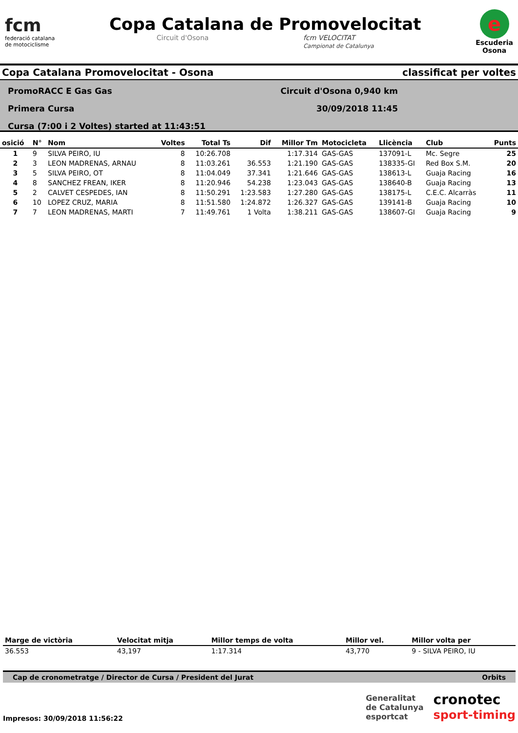fcm
federació catalana
de motociclisme
Copa Catalana de Promovelocitat
Circuit d'Osona fcm VELOCITAT
Campionat de Catalunya
e
Escuderia
Osona
Copa Catalana Promovelocitat - Osona classificat per voltes
PromoRACC E Gas Gas
Primera Cursa
Cursa (7:00 i 2 Voltes) started at 11:43:51
Circuit d'Osona 0,940 km
30/09/2018 11:45
| osició | N° | Nom | Voltes | Total Ts | Dif | Millor Tm | Motocicleta | Llicència | Club | Punts |
| --- | --- | --- | --- | --- | --- | --- | --- | --- | --- | --- |
| 1 | 9 | SILVA PEIRO, IU | 8 | 10:26.708 | | 1:17.314 | GAS-GAS | 137091-L | Mc. Segre | 25 |
| 2 | 3 | LEON MADRENAS, ARNAU | 8 | 11:03.261 | 36.553 | 1:21.190 | GAS-GAS | 138335-GI | Red Box S.M. | 20 |
| 3 | 5 | SILVA PEIRO, OT | 8 | 11:04.049 | 37.341 | 1:21.646 | GAS-GAS | 138613-L | Guaja Racing | 16 |
| 4 | 8 | SANCHEZ FREAN, IKER | 8 | 11:20.946 | 54.238 | 1:23.043 | GAS-GAS | 138640-B | Guaja Racing | 13 |
| 5 | 2 | CALVET CESPEDES, IAN | 8 | 11:50.291 | 1:23.583 | 1:27.280 | GAS-GAS | 138175-L | C.E.C. Alcarràs | 11 |
| 6 | 10 | LOPEZ CRUZ, MARIA | 8 | 11:51.580 | 1:24.872 | 1:26.327 | GAS-GAS | 139141-B | Guaja Racing | 10 |
| 7 | 7 | LEON MADRENAS, MARTI | 7 | 11:49.761 | 1 Volta | 1:38.211 | GAS-GAS | 138607-GI | Guaja Racing | 9 |
| Marge de victòria | Velocitat mitja | Millor temps de volta | Millor vel. | Millor volta per |
| --- | --- | --- | --- | --- |
| 36.553 | 43,197 | 1:17.314 | 43,770 | 9 - SILVA PEIRO, IU |
Cap de cronometratge / Director de Cursa / President del Jurat Orbits
Impresos: 30/09/2018 11:56:22
Generalitat
de Catalunya
esportcat
cronotec
sport-timing